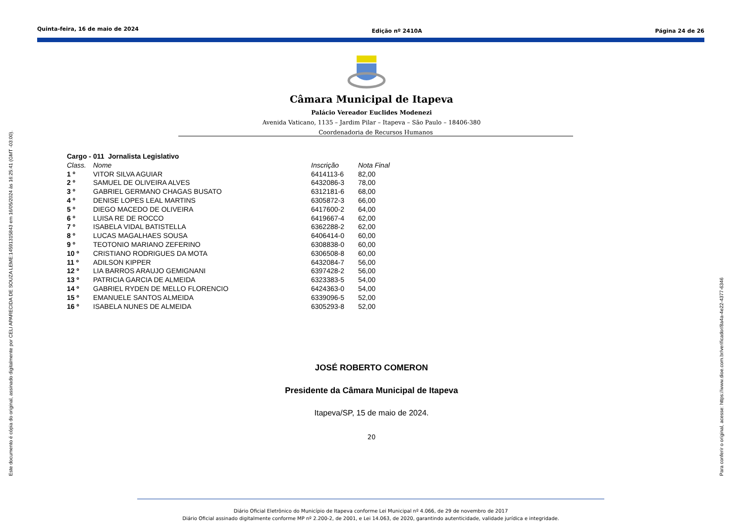Quinta-feira, 16 de maio de 2024 Edição nº 2410A Página 24 de 26
Este documento é cópia do original, assinado digitalmente por CELI APARECIDA DE SOUZA LEME:14591315843 em 16/05/2024 às 16:25:41 (GMT -03:00). Para conferir o original, acesse: https://www.dioe.com.br/verificador/8a4a-4e22-4377-6346
Câmara Municipal de Itapeva
Palácio Vereador Euclides Modenezi
Avenida Vaticano, 1135 – Jardim Pilar – Itapeva – São Paulo – 18406-380
Coordenadoria de Recursos Humanos
| Cargo - 011 Jornalista Legislativo | | | |
| Class. | Nome | Inscrição | Nota Final |
| 1 º | VITOR SILVA AGUIAR | 6414113-6 | 82,00 |
| 2 º | SAMUEL DE OLIVEIRA ALVES | 6432086-3 | 78,00 |
| 3 º | GABRIEL GERMANO CHAGAS BUSATO | 6312181-6 | 68,00 |
| 4 º | DENISE LOPES LEAL MARTINS | 6305872-3 | 66,00 |
| 5 º | DIEGO MACEDO DE OLIVEIRA | 6417600-2 | 64,00 |
| 6 º | LUISA RE DE ROCCO | 6419667-4 | 62,00 |
| 7 º | ISABELA VIDAL BATISTELLA | 6362288-2 | 62,00 |
| 8 º | LUCAS MAGALHAES SOUSA | 6406414-0 | 60,00 |
| 9 º | TEOTONIO MARIANO ZEFERINO | 6308838-0 | 60,00 |
| 10 º | CRISTIANO RODRIGUES DA MOTA | 6306508-8 | 60,00 |
| 11 º | ADILSON KIPPER | 6432084-7 | 56,00 |
| 12 º | LIA BARROS ARAUJO GEMIGNANI | 6397428-2 | 56,00 |
| 13 º | PATRICIA GARCIA DE ALMEIDA | 6323383-5 | 54,00 |
| 14 º | GABRIEL RYDEN DE MELLO FLORENCIO | 6424363-0 | 54,00 |
| 15 º | EMANUELE SANTOS ALMEIDA | 6339096-5 | 52,00 |
| 16 º | ISABELA NUNES DE ALMEIDA | 6305293-8 | 52,00 |
JOSÉ ROBERTO COMERON
Presidente da Câmara Municipal de Itapeva
Itapeva/SP, 15 de maio de 2024.
20
Diário Oficial Eletrônico do Município de Itapeva conforme Lei Municipal nº 4.066, de 29 de novembro de 2017
Diário Oficial assinado digitalmente conforme MP nº 2.200-2, de 2001, e Lei 14.063, de 2020, garantindo autenticidade, validade jurídica e integridade.